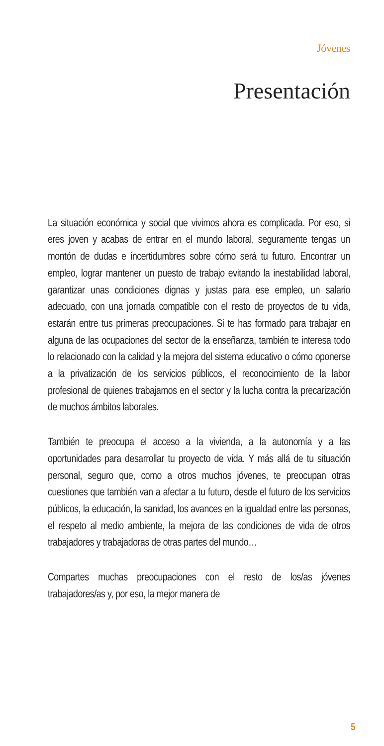Jóvenes
Presentación
La situación económica y social que vivimos ahora es complicada. Por eso, si eres joven y acabas de entrar en el mundo laboral, seguramente tengas un montón de dudas e incertidumbres sobre cómo será tu futuro. Encontrar un empleo, lograr mantener un puesto de trabajo evitando la inestabilidad laboral, garantizar unas condiciones dignas y justas para ese empleo, un salario adecuado, con una jornada compatible con el resto de proyectos de tu vida, estarán entre tus primeras preocupaciones. Si te has formado para trabajar en alguna de las ocupaciones del sector de la enseñanza, también te interesa todo lo relacionado con la calidad y la mejora del sistema educativo o cómo oponerse a la privatización de los servicios públicos, el reconocimiento de la labor profesional de quienes trabajamos en el sector y la lucha contra la precarización de muchos ámbitos laborales.
También te preocupa el acceso a la vivienda, a la autonomía y a las oportunidades para desarrollar tu proyecto de vida. Y más allá de tu situación personal, seguro que, como a otros muchos jóvenes, te preocupan otras cuestiones que también van a afectar a tu futuro, desde el futuro de los servicios públicos, la educación, la sanidad, los avances en la igualdad entre las personas, el respeto al medio ambiente, la mejora de las condiciones de vida de otros trabajadores y trabajadoras de otras partes del mundo…
Compartes muchas preocupaciones con el resto de los/as jóvenes trabajadores/as y, por eso, la mejor manera de
5